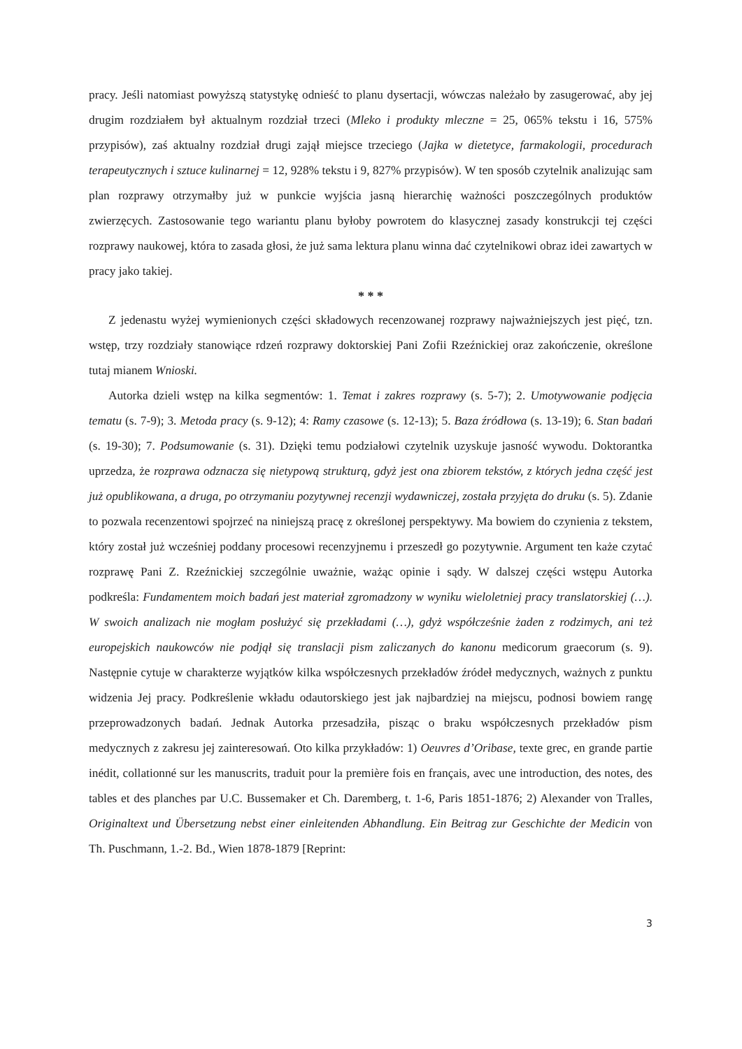pracy. Jeśli natomiast powyższą statystykę odnieść to planu dysertacji, wówczas należało by zasugerować, aby jej drugim rozdziałem był aktualnym rozdział trzeci (Mleko i produkty mleczne = 25, 065% tekstu i 16, 575% przypisów), zaś aktualny rozdział drugi zajął miejsce trzeciego (Jajka w dietetyce, farmakologii, procedurach terapeutycznych i sztuce kulinarnej = 12, 928% tekstu i 9, 827% przypisów). W ten sposób czytelnik analizując sam plan rozprawy otrzymałby już w punkcie wyjścia jasną hierarchię ważności poszczególnych produktów zwierzęcych. Zastosowanie tego wariantu planu byłoby powrotem do klasycznej zasady konstrukcji tej części rozprawy naukowej, która to zasada głosi, że już sama lektura planu winna dać czytelnikowi obraz idei zawartych w pracy jako takiej.
* * *
Z jedenastu wyżej wymienionych części składowych recenzowanej rozprawy najważniejszych jest pięć, tzn. wstęp, trzy rozdziały stanowiące rdzeń rozprawy doktorskiej Pani Zofii Rzeźnickiej oraz zakończenie, określone tutaj mianem Wnioski.
Autorka dzieli wstęp na kilka segmentów: 1. Temat i zakres rozprawy (s. 5-7); 2. Umotywowanie podjęcia tematu (s. 7-9); 3. Metoda pracy (s. 9-12); 4: Ramy czasowe (s. 12-13); 5. Baza źródłowa (s. 13-19); 6. Stan badań (s. 19-30); 7. Podsumowanie (s. 31). Dzięki temu podziałowi czytelnik uzyskuje jasność wywodu. Doktorantka uprzedza, że rozprawa odznacza się nietypową strukturą, gdyż jest ona zbiorem tekstów, z których jedna część jest już opublikowana, a druga, po otrzymaniu pozytywnej recenzji wydawniczej, została przyjęta do druku (s. 5). Zdanie to pozwala recenzentowi spojrzeć na niniejszą pracę z określonej perspektywy. Ma bowiem do czynienia z tekstem, który został już wcześniej poddany procesowi recenzyjnemu i przeszedł go pozytywnie. Argument ten każe czytać rozprawę Pani Z. Rzeźnickiej szczególnie uważnie, ważąc opinie i sądy. W dalszej części wstępu Autorka podkreśla: Fundamentem moich badań jest materiał zgromadzony w wyniku wieloletniej pracy translatorskiej (…). W swoich analizach nie mogłam posłużyć się przekładami (…), gdyż współcześnie żaden z rodzimych, ani też europejskich naukowców nie podjął się translacji pism zaliczanych do kanonu medicorum graecorum (s. 9). Następnie cytuje w charakterze wyjątków kilka współczesnych przekładów źródeł medycznych, ważnych z punktu widzenia Jej pracy. Podkreślenie wkładu odautorskiego jest jak najbardziej na miejscu, podnosi bowiem rangę przeprowadzonych badań. Jednak Autorka przesadziła, pisząc o braku współczesnych przekładów pism medycznych z zakresu jej zainteresowań. Oto kilka przykładów: 1) Oeuvres d’Oribase, texte grec, en grande partie inédit, collationné sur les manuscrits, traduit pour la première fois en français, avec une introduction, des notes, des tables et des planches par U.C. Bussemaker et Ch. Daremberg, t. 1-6, Paris 1851-1876; 2) Alexander von Tralles, Originaltext und Übersetzung nebst einer einleitenden Abhandlung. Ein Beitrag zur Geschichte der Medicin von Th. Puschmann, 1.-2. Bd., Wien 1878-1879 [Reprint:
3